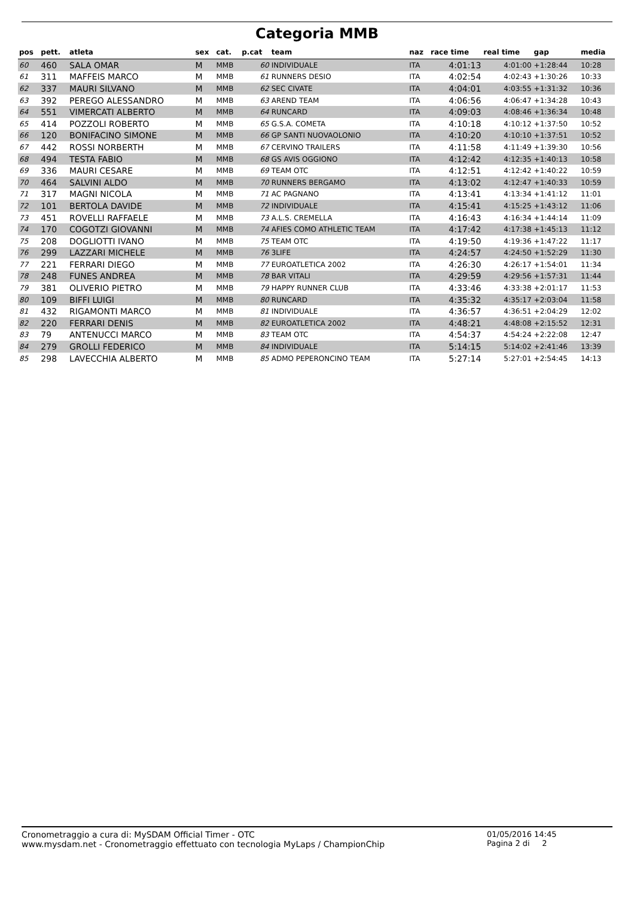Categoria MMB
| pos | pett. | atleta | sex | cat. | p.cat | team | naz | race time | real time | gap | media |
| --- | --- | --- | --- | --- | --- | --- | --- | --- | --- | --- | --- |
| 60 | 460 | SALA OMAR | M | MMB | 60 | INDIVIDUALE | ITA | 4:01:13 | 4:01:00 | +1:28:44 | 10:28 |
| 61 | 311 | MAFFEIS MARCO | M | MMB | 61 | RUNNERS DESIO | ITA | 4:02:54 | 4:02:43 | +1:30:26 | 10:33 |
| 62 | 337 | MAURI SILVANO | M | MMB | 62 | SEC CIVATE | ITA | 4:04:01 | 4:03:55 | +1:31:32 | 10:36 |
| 63 | 392 | PEREGO ALESSANDRO | M | MMB | 63 | AREND TEAM | ITA | 4:06:56 | 4:06:47 | +1:34:28 | 10:43 |
| 64 | 551 | VIMERCATI ALBERTO | M | MMB | 64 | RUNCARD | ITA | 4:09:03 | 4:08:46 | +1:36:34 | 10:48 |
| 65 | 414 | POZZOLI ROBERTO | M | MMB | 65 | G.S.A. COMETA | ITA | 4:10:18 | 4:10:12 | +1:37:50 | 10:52 |
| 66 | 120 | BONIFACINO SIMONE | M | MMB | 66 | GP SANTI NUOVAOLONIO | ITA | 4:10:20 | 4:10:10 | +1:37:51 | 10:52 |
| 67 | 442 | ROSSI NORBERTH | M | MMB | 67 | CERVINO TRAILERS | ITA | 4:11:58 | 4:11:49 | +1:39:30 | 10:56 |
| 68 | 494 | TESTA FABIO | M | MMB | 68 | GS AVIS OGGIONO | ITA | 4:12:42 | 4:12:35 | +1:40:13 | 10:58 |
| 69 | 336 | MAURI CESARE | M | MMB | 69 | TEAM OTC | ITA | 4:12:51 | 4:12:42 | +1:40:22 | 10:59 |
| 70 | 464 | SALVINI ALDO | M | MMB | 70 | RUNNERS BERGAMO | ITA | 4:13:02 | 4:12:47 | +1:40:33 | 10:59 |
| 71 | 317 | MAGNI NICOLA | M | MMB | 71 | AC PAGNANO | ITA | 4:13:41 | 4:13:34 | +1:41:12 | 11:01 |
| 72 | 101 | BERTOLA DAVIDE | M | MMB | 72 | INDIVIDUALE | ITA | 4:15:41 | 4:15:25 | +1:43:12 | 11:06 |
| 73 | 451 | ROVELLI RAFFAELE | M | MMB | 73 | A.L.S. CREMELLA | ITA | 4:16:43 | 4:16:34 | +1:44:14 | 11:09 |
| 74 | 170 | COGOTZI GIOVANNI | M | MMB | 74 | AFIES COMO ATHLETIC TEAM | ITA | 4:17:42 | 4:17:38 | +1:45:13 | 11:12 |
| 75 | 208 | DOGLIOTTI IVANO | M | MMB | 75 | TEAM OTC | ITA | 4:19:50 | 4:19:36 | +1:47:22 | 11:17 |
| 76 | 299 | LAZZARI MICHELE | M | MMB | 76 | 3LIFE | ITA | 4:24:57 | 4:24:50 | +1:52:29 | 11:30 |
| 77 | 221 | FERRARI DIEGO | M | MMB | 77 | EUROATLETICA 2002 | ITA | 4:26:30 | 4:26:17 | +1:54:01 | 11:34 |
| 78 | 248 | FUNES ANDREA | M | MMB | 78 | BAR VITALI | ITA | 4:29:59 | 4:29:56 | +1:57:31 | 11:44 |
| 79 | 381 | OLIVERIO PIETRO | M | MMB | 79 | HAPPY RUNNER CLUB | ITA | 4:33:46 | 4:33:38 | +2:01:17 | 11:53 |
| 80 | 109 | BIFFI LUIGI | M | MMB | 80 | RUNCARD | ITA | 4:35:32 | 4:35:17 | +2:03:04 | 11:58 |
| 81 | 432 | RIGAMONTI MARCO | M | MMB | 81 | INDIVIDUALE | ITA | 4:36:57 | 4:36:51 | +2:04:29 | 12:02 |
| 82 | 220 | FERRARI DENIS | M | MMB | 82 | EUROATLETICA 2002 | ITA | 4:48:21 | 4:48:08 | +2:15:52 | 12:31 |
| 83 | 79 | ANTENUCCI MARCO | M | MMB | 83 | TEAM OTC | ITA | 4:54:37 | 4:54:24 | +2:22:08 | 12:47 |
| 84 | 279 | GROLLI FEDERICO | M | MMB | 84 | INDIVIDUALE | ITA | 5:14:15 | 5:14:02 | +2:41:46 | 13:39 |
| 85 | 298 | LAVECCHIA ALBERTO | M | MMB | 85 | ADMO PEPERONCINO TEAM | ITA | 5:27:14 | 5:27:01 | +2:54:45 | 14:13 |
Cronometraggio a cura di: MySDAM Official Timer - OTC
www.mysdam.net - Cronometraggio effettuato con tecnologia MyLaps / ChampionChip
01/05/2016 14:45
Pagina 2 di 2